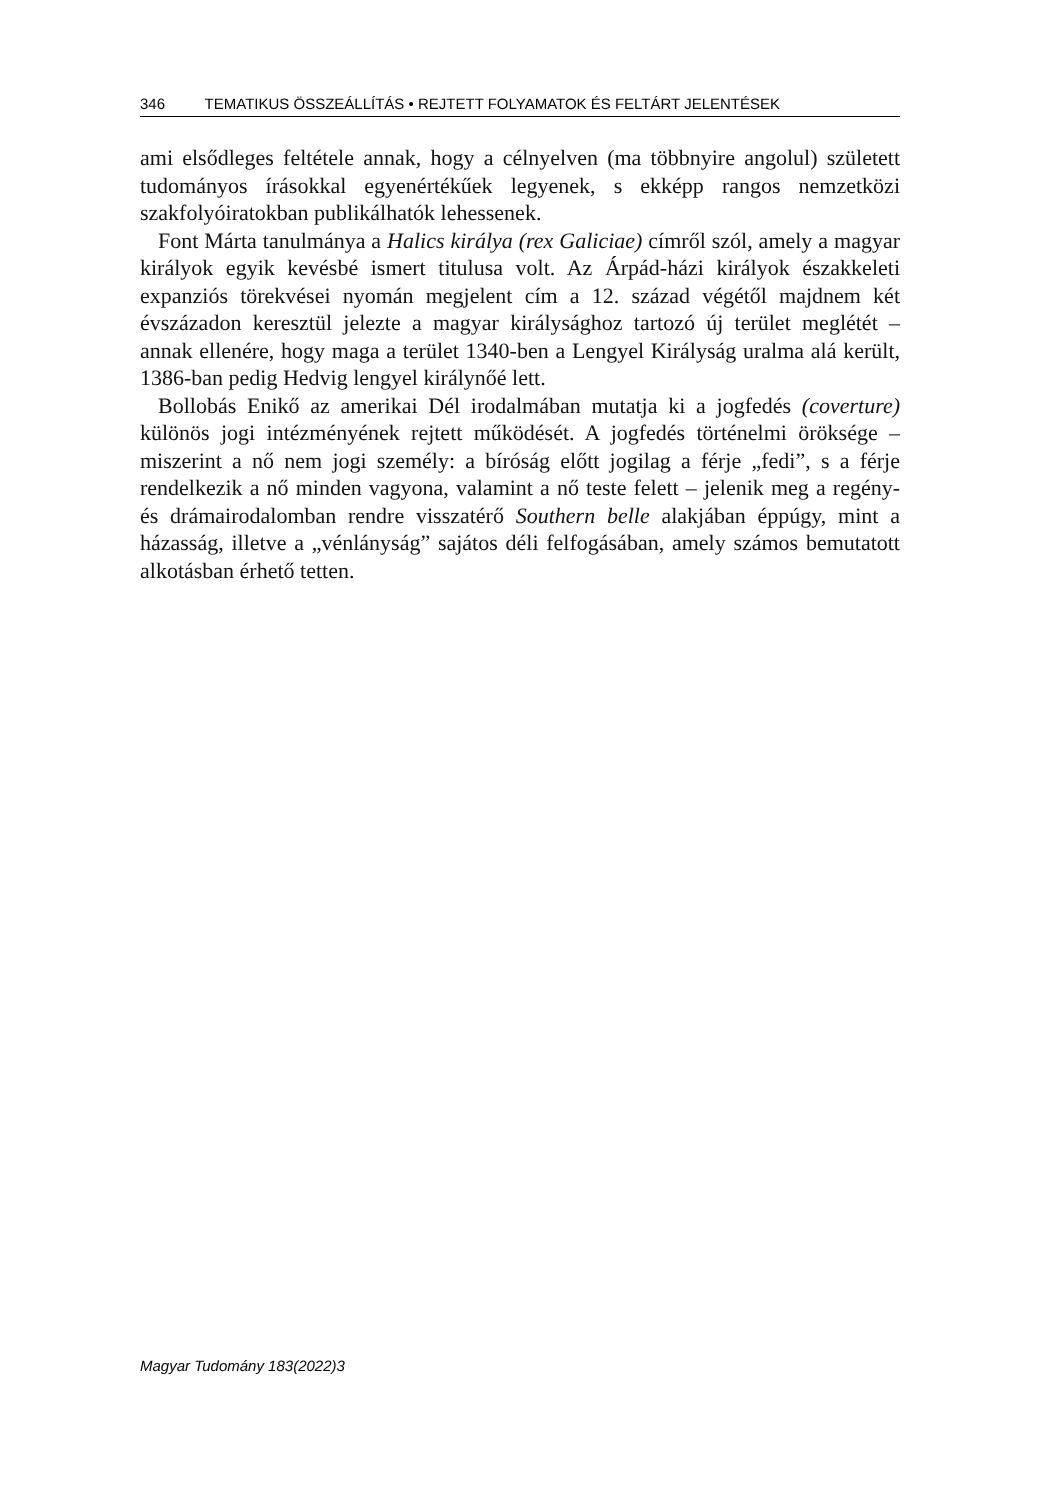346 TEMATIKUS ÖSSZEÁLLÍTÁS • REJTETT FOLYAMATOK ÉS FELTÁRT JELENTÉSEK
ami elsődleges feltétele annak, hogy a célnyelven (ma többnyire angolul) született tudományos írásokkal egyenértékűek legyenek, s ekképp rangos nemzetközi szakfolyóiratokban publikálhatók lehessenek.
Font Márta tanulmánya a Halics királya (rex Galiciae) címről szól, amely a magyar királyok egyik kevésbé ismert titulusa volt. Az Árpád-házi királyok északkeleti expanziós törekvései nyomán megjelent cím a 12. század végétől majdnem két évszázadon keresztül jelezte a magyar királysághoz tartozó új terület meglétét – annak ellenére, hogy maga a terület 1340-ben a Lengyel Királyság uralma alá került, 1386-ban pedig Hedvig lengyel királynőé lett.
Bollobás Enikő az amerikai Dél irodalmában mutatja ki a jogfedés (coverture) különös jogi intézményének rejtett működését. A jogfedés történelmi öröksége – miszerint a nő nem jogi személy: a bíróság előtt jogilag a férje „fedi”, s a férje rendelkezik a nő minden vagyona, valamint a nő teste felett – jelenik meg a regény- és drámairodalomban rendre visszatérő Southern belle alakjában éppúgy, mint a házasság, illetve a „vénlányság” sajátos déli felfogásában, amely számos bemutatott alkotásban érhető tetten.
Magyar Tudomány 183(2022)3